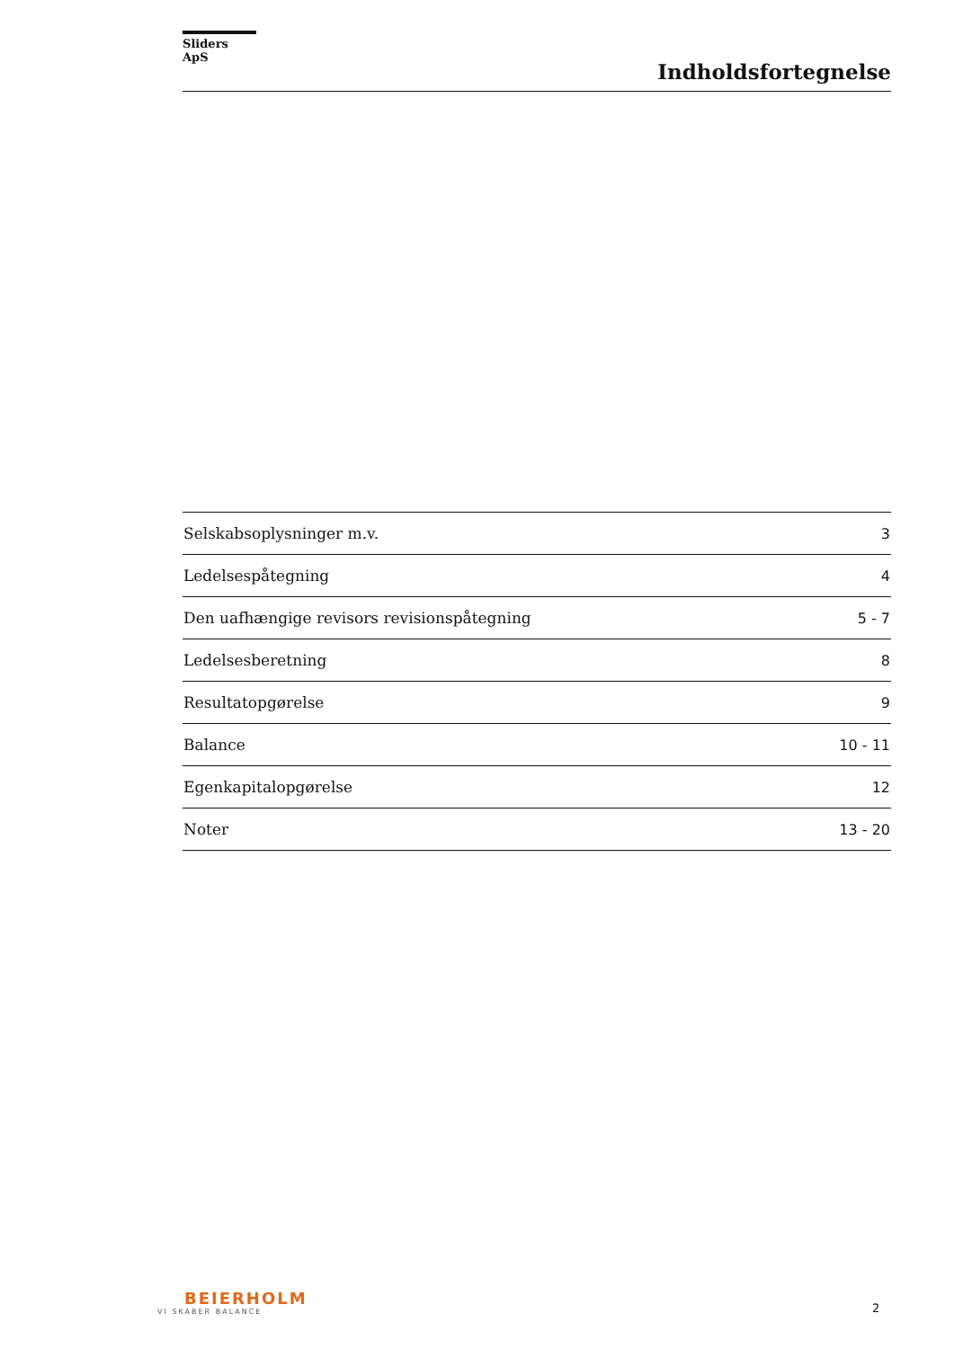Sliders ApS
Indholdsfortegnelse
| Selskabsoplysninger m.v. | 3 |
| Ledelsespåtegning | 4 |
| Den uafhængige revisors revisionspåtegning | 5 - 7 |
| Ledelsesberetning | 8 |
| Resultatopgørelse | 9 |
| Balance | 10 - 11 |
| Egenkapitalopgørelse | 12 |
| Noter | 13 - 20 |
BEIERHOLM
VI SKABER BALANCE
2